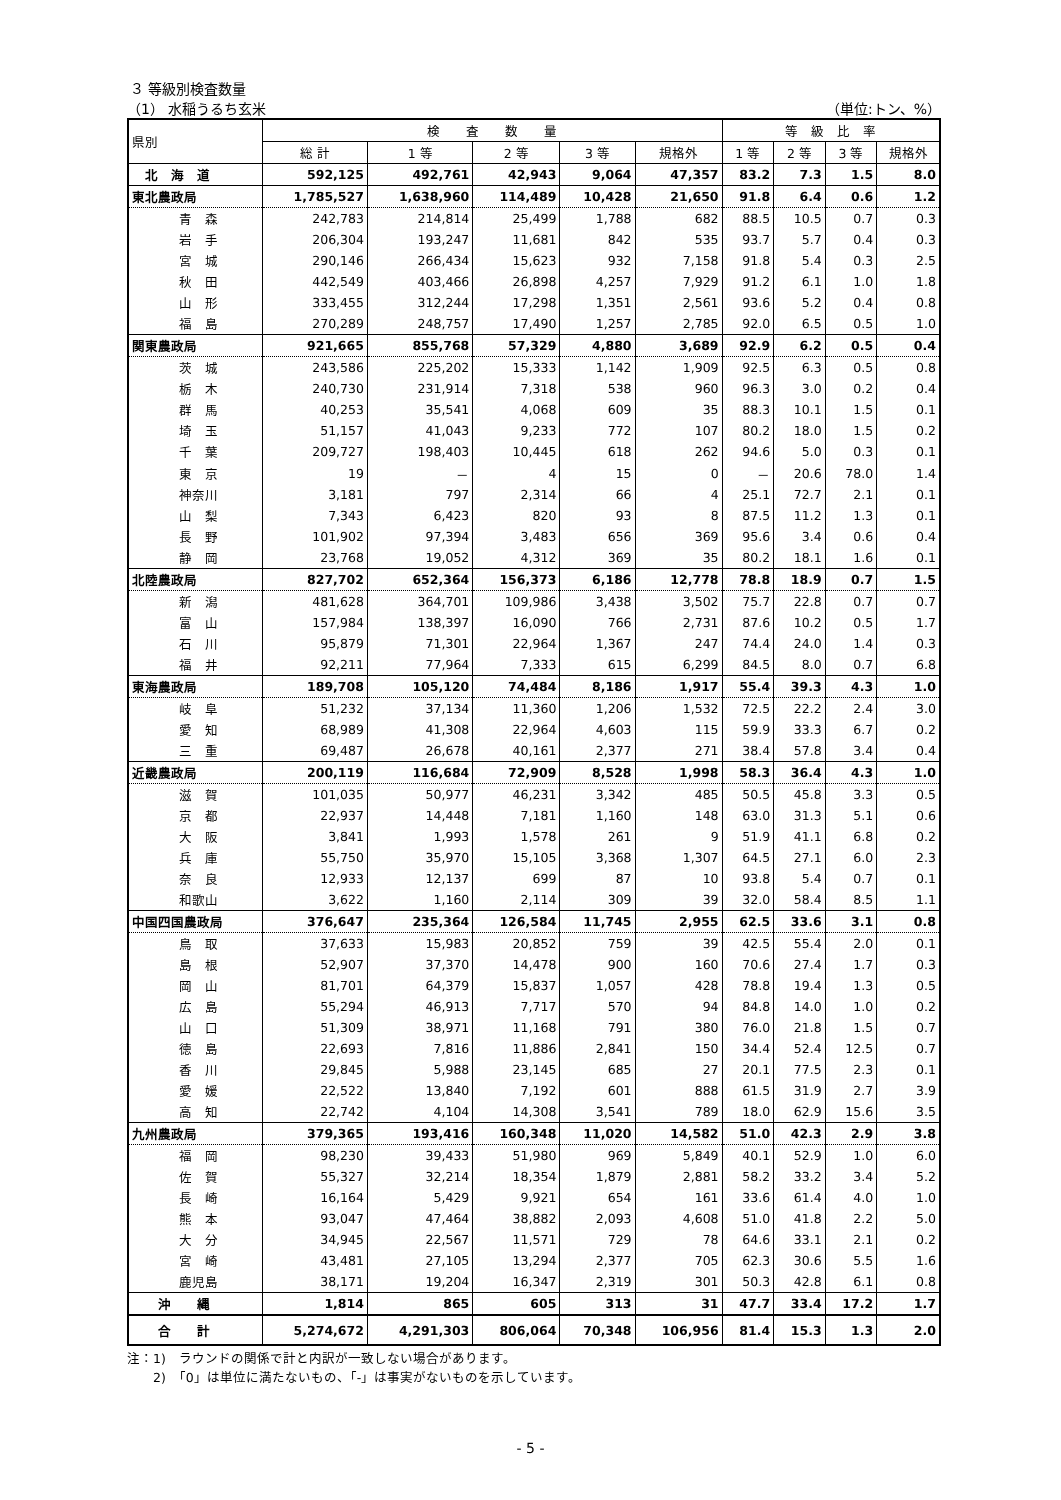３ 等級別検査数量
（1） 水稲うるち玄米 （単位:トン、%）
| 県別 | 検 査 数 量 | | | | | 等 級 比 率 | | | |
| --- | --- | --- | --- | --- | --- | --- | --- | --- | --- |
| | 総 計 | 1 等 | 2 等 | 3 等 | 規格外 | 1 等 | 2 等 | 3 等 | 規格外 |
| 北 海 道 | 592,125 | 492,761 | 42,943 | 9,064 | 47,357 | 83.2 | 7.3 | 1.5 | 8.0 |
| 東北農政局 | 1,785,527 | 1,638,960 | 114,489 | 10,428 | 21,650 | 91.8 | 6.4 | 0.6 | 1.2 |
| 青 森 | 242,783 | 214,814 | 25,499 | 1,788 | 682 | 88.5 | 10.5 | 0.7 | 0.3 |
| 岩 手 | 206,304 | 193,247 | 11,681 | 842 | 535 | 93.7 | 5.7 | 0.4 | 0.3 |
| 宮 城 | 290,146 | 266,434 | 15,623 | 932 | 7,158 | 91.8 | 5.4 | 0.3 | 2.5 |
| 秋 田 | 442,549 | 403,466 | 26,898 | 4,257 | 7,929 | 91.2 | 6.1 | 1.0 | 1.8 |
| 山 形 | 333,455 | 312,244 | 17,298 | 1,351 | 2,561 | 93.6 | 5.2 | 0.4 | 0.8 |
| 福 島 | 270,289 | 248,757 | 17,490 | 1,257 | 2,785 | 92.0 | 6.5 | 0.5 | 1.0 |
| 関東農政局 | 921,665 | 855,768 | 57,329 | 4,880 | 3,689 | 92.9 | 6.2 | 0.5 | 0.4 |
| 茨 城 | 243,586 | 225,202 | 15,333 | 1,142 | 1,909 | 92.5 | 6.3 | 0.5 | 0.8 |
| 栃 木 | 240,730 | 231,914 | 7,318 | 538 | 960 | 96.3 | 3.0 | 0.2 | 0.4 |
| 群 馬 | 40,253 | 35,541 | 4,068 | 609 | 35 | 88.3 | 10.1 | 1.5 | 0.1 |
| 埼 玉 | 51,157 | 41,043 | 9,233 | 772 | 107 | 80.2 | 18.0 | 1.5 | 0.2 |
| 千 葉 | 209,727 | 198,403 | 10,445 | 618 | 262 | 94.6 | 5.0 | 0.3 | 0.1 |
| 東 京 | 19 | － | 4 | 15 | 0 | － | 20.6 | 78.0 | 1.4 |
| 神奈川 | 3,181 | 797 | 2,314 | 66 | 4 | 25.1 | 72.7 | 2.1 | 0.1 |
| 山 梨 | 7,343 | 6,423 | 820 | 93 | 8 | 87.5 | 11.2 | 1.3 | 0.1 |
| 長 野 | 101,902 | 97,394 | 3,483 | 656 | 369 | 95.6 | 3.4 | 0.6 | 0.4 |
| 静 岡 | 23,768 | 19,052 | 4,312 | 369 | 35 | 80.2 | 18.1 | 1.6 | 0.1 |
| 北陸農政局 | 827,702 | 652,364 | 156,373 | 6,186 | 12,778 | 78.8 | 18.9 | 0.7 | 1.5 |
| 新 潟 | 481,628 | 364,701 | 109,986 | 3,438 | 3,502 | 75.7 | 22.8 | 0.7 | 0.7 |
| 富 山 | 157,984 | 138,397 | 16,090 | 766 | 2,731 | 87.6 | 10.2 | 0.5 | 1.7 |
| 石 川 | 95,879 | 71,301 | 22,964 | 1,367 | 247 | 74.4 | 24.0 | 1.4 | 0.3 |
| 福 井 | 92,211 | 77,964 | 7,333 | 615 | 6,299 | 84.5 | 8.0 | 0.7 | 6.8 |
| 東海農政局 | 189,708 | 105,120 | 74,484 | 8,186 | 1,917 | 55.4 | 39.3 | 4.3 | 1.0 |
| 岐 阜 | 51,232 | 37,134 | 11,360 | 1,206 | 1,532 | 72.5 | 22.2 | 2.4 | 3.0 |
| 愛 知 | 68,989 | 41,308 | 22,964 | 4,603 | 115 | 59.9 | 33.3 | 6.7 | 0.2 |
| 三 重 | 69,487 | 26,678 | 40,161 | 2,377 | 271 | 38.4 | 57.8 | 3.4 | 0.4 |
| 近畿農政局 | 200,119 | 116,684 | 72,909 | 8,528 | 1,998 | 58.3 | 36.4 | 4.3 | 1.0 |
| 滋 賀 | 101,035 | 50,977 | 46,231 | 3,342 | 485 | 50.5 | 45.8 | 3.3 | 0.5 |
| 京 都 | 22,937 | 14,448 | 7,181 | 1,160 | 148 | 63.0 | 31.3 | 5.1 | 0.6 |
| 大 阪 | 3,841 | 1,993 | 1,578 | 261 | 9 | 51.9 | 41.1 | 6.8 | 0.2 |
| 兵 庫 | 55,750 | 35,970 | 15,105 | 3,368 | 1,307 | 64.5 | 27.1 | 6.0 | 2.3 |
| 奈 良 | 12,933 | 12,137 | 699 | 87 | 10 | 93.8 | 5.4 | 0.7 | 0.1 |
| 和歌山 | 3,622 | 1,160 | 2,114 | 309 | 39 | 32.0 | 58.4 | 8.5 | 1.1 |
| 中国四国農政局 | 376,647 | 235,364 | 126,584 | 11,745 | 2,955 | 62.5 | 33.6 | 3.1 | 0.8 |
| 鳥 取 | 37,633 | 15,983 | 20,852 | 759 | 39 | 42.5 | 55.4 | 2.0 | 0.1 |
| 島 根 | 52,907 | 37,370 | 14,478 | 900 | 160 | 70.6 | 27.4 | 1.7 | 0.3 |
| 岡 山 | 81,701 | 64,379 | 15,837 | 1,057 | 428 | 78.8 | 19.4 | 1.3 | 0.5 |
| 広 島 | 55,294 | 46,913 | 7,717 | 570 | 94 | 84.8 | 14.0 | 1.0 | 0.2 |
| 山 口 | 51,309 | 38,971 | 11,168 | 791 | 380 | 76.0 | 21.8 | 1.5 | 0.7 |
| 徳 島 | 22,693 | 7,816 | 11,886 | 2,841 | 150 | 34.4 | 52.4 | 12.5 | 0.7 |
| 香 川 | 29,845 | 5,988 | 23,145 | 685 | 27 | 20.1 | 77.5 | 2.3 | 0.1 |
| 愛 媛 | 22,522 | 13,840 | 7,192 | 601 | 888 | 61.5 | 31.9 | 2.7 | 3.9 |
| 高 知 | 22,742 | 4,104 | 14,308 | 3,541 | 789 | 18.0 | 62.9 | 15.6 | 3.5 |
| 九州農政局 | 379,365 | 193,416 | 160,348 | 11,020 | 14,582 | 51.0 | 42.3 | 2.9 | 3.8 |
| 福 岡 | 98,230 | 39,433 | 51,980 | 969 | 5,849 | 40.1 | 52.9 | 1.0 | 6.0 |
| 佐 賀 | 55,327 | 32,214 | 18,354 | 1,879 | 2,881 | 58.2 | 33.2 | 3.4 | 5.2 |
| 長 崎 | 16,164 | 5,429 | 9,921 | 654 | 161 | 33.6 | 61.4 | 4.0 | 1.0 |
| 熊 本 | 93,047 | 47,464 | 38,882 | 2,093 | 4,608 | 51.0 | 41.8 | 2.2 | 5.0 |
| 大 分 | 34,945 | 22,567 | 11,571 | 729 | 78 | 64.6 | 33.1 | 2.1 | 0.2 |
| 宮 崎 | 43,481 | 27,105 | 13,294 | 2,377 | 705 | 62.3 | 30.6 | 5.5 | 1.6 |
| 鹿児島 | 38,171 | 19,204 | 16,347 | 2,319 | 301 | 50.3 | 42.8 | 6.1 | 0.8 |
| 沖 縄 | 1,814 | 865 | 605 | 313 | 31 | 47.7 | 33.4 | 17.2 | 1.7 |
| 合 計 | 5,274,672 | 4,291,303 | 806,064 | 70,348 | 106,956 | 81.4 | 15.3 | 1.3 | 2.0 |
注：1)　ラウンドの関係で計と内訳が一致しない場合があります。
　　2)　「0」は単位に満たないもの、「-」は事実がないものを示しています。
- 5 -